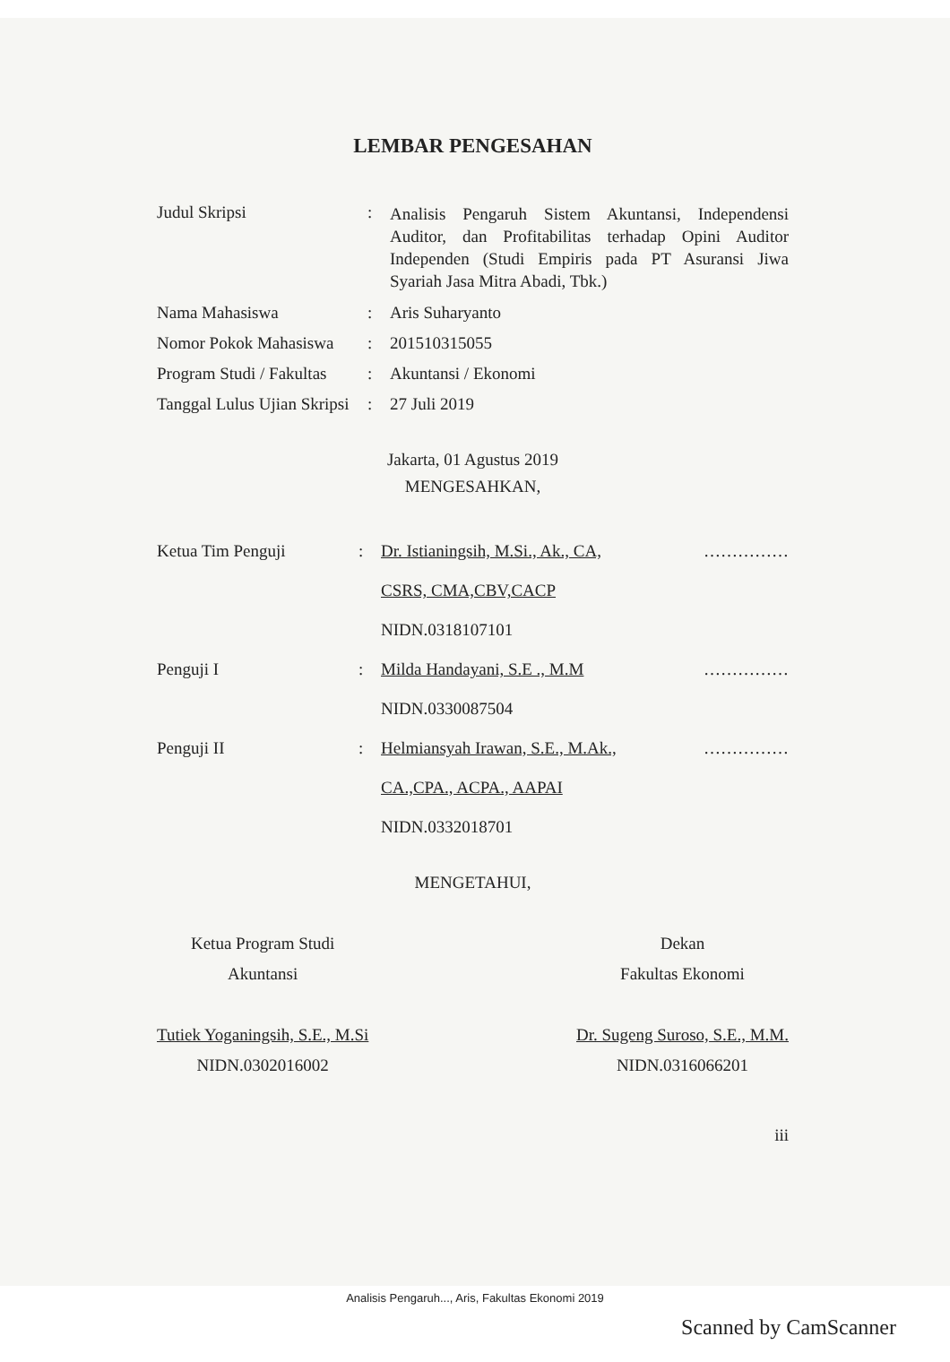LEMBAR PENGESAHAN
Judul Skripsi :
Analisis Pengaruh Sistem Akuntansi, Independensi Auditor, dan Profitabilitas terhadap Opini Auditor Independen (Studi Empiris pada PT Asuransi Jiwa Syariah Jasa Mitra Abadi, Tbk.)
Nama Mahasiswa : Aris Suharyanto
Nomor Pokok Mahasiswa
: 201510315055
Program Studi / Fakultas
: Akuntansi / Ekonomi
Tanggal Lulus Ujian Skripsi
: 27 Juli 2019
Jakarta, 01 Agustus 2019
MENGESAHKAN,
Ketua Tim Penguji : Dr. Istianingsih, M.Si., Ak., CA,
CSRS, CMA,CBV,CACP
NIDN.0318107101
……………
Penguji I : Milda Handayani, S.E ., M.M
NIDN.0330087504
……………
Penguji II : Helmiansyah Irawan, S.E., M.Ak.,
CA.,CPA., ACPA., AAPAI
NIDN.0332018701
……………
MENGETAHUI,
Ketua Program Studi
Akuntansi
Tutiek Yoganingsih, S.E., M.Si
NIDN.0302016002
Dekan
Fakultas Ekonomi
Dr. Sugeng Suroso, S.E., M.M.
NIDN.0316066201
iii
Analisis Pengaruh..., Aris, Fakultas Ekonomi 2019
Scanned by CamScanner